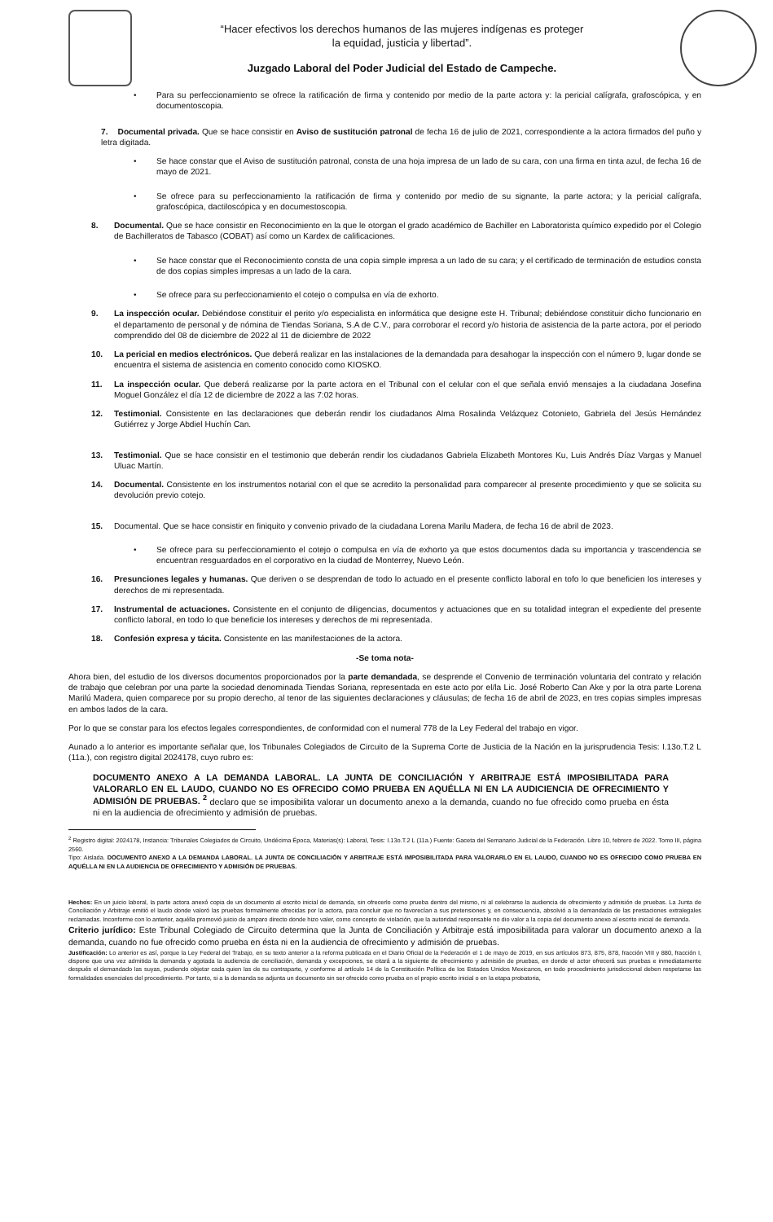“Hacer efectivos los derechos humanos de las mujeres indígenas es proteger
la equidad, justicia y libertad”.
Juzgado Laboral del Poder Judicial del Estado de Campeche.
• Para su perfeccionamiento se ofrece la ratificación de firma y contenido por medio de la parte actora y: la pericial calígrafa, grafoscópica, y en documentoscopia.
7. Documental privada. Que se hace consistir en Aviso de sustitución patronal de fecha 16 de julio de 2021, correspondiente a la actora firmados del puño y letra digitada.
• Se hace constar que el Aviso de sustitución patronal, consta de una hoja impresa de un lado de su cara, con una firma en tinta azul, de fecha 16 de mayo de 2021.
• Se ofrece para su perfeccionamiento la ratificación de firma y contenido por medio de su signante, la parte actora; y la pericial calígrafa, grafoscópica, dactiloscópica y en documestoscopia.
8. Documental. Que se hace consistir en Reconocimiento en la que le otorgan el grado académico de Bachiller en Laboratorista químico expedido por el Colegio de Bachilleratos de Tabasco (COBAT) así como un Kardex de calificaciones.
• Se hace constar que el Reconocimiento consta de una copia simple impresa a un lado de su cara; y el certificado de terminación de estudios consta de dos copias simples impresas a un lado de la cara.
• Se ofrece para su perfeccionamiento el cotejo o compulsa en vía de exhorto.
9. La inspección ocular. Debiéndose constituir el perito y/o especialista en informática que designe este H. Tribunal; debiéndose constituir dicho funcionario en el departamento de personal y de nómina de Tiendas Soriana, S.A de C.V., para corroborar el record y/o historia de asistencia de la parte actora, por el periodo comprendido del 08 de diciembre de 2022 al 11 de diciembre de 2022
10. La pericial en medios electrónicos. Que deberá realizar en las instalaciones de la demandada para desahogar la inspección con el número 9, lugar donde se encuentra el sistema de asistencia en comento conocido como KIOSKO.
11. La inspección ocular. Que deberá realizarse por la parte actora en el Tribunal con el celular con el que señala envió mensajes a la ciudadana Josefina Moguel González el día 12 de diciembre de 2022 a las 7:02 horas.
12. Testimonial. Consistente en las declaraciones que deberán rendir los ciudadanos Alma Rosalinda Velázquez Cotonieto, Gabriela del Jesús Hernández Gutiérrez y Jorge Abdiel Huchín Can.
13. Testimonial. Que se hace consistir en el testimonio que deberán rendir los ciudadanos Gabriela Elizabeth Montores Ku, Luis Andrés Díaz Vargas y Manuel Uluac Martín.
14. Documental. Consistente en los instrumentos notarial con el que se acredito la personalidad para comparecer al presente procedimiento y que se solicita su devolución previo cotejo.
15. Documental. Que se hace consistir en finiquito y convenio privado de la ciudadana Lorena Marilu Madera, de fecha 16 de abril de 2023.
• Se ofrece para su perfeccionamiento el cotejo o compulsa en vía de exhorto ya que estos documentos dada su importancia y trascendencia se encuentran resguardados en el corporativo en la ciudad de Monterrey, Nuevo León.
16. Presunciones legales y humanas. Que deriven o se desprendan de todo lo actuado en el presente conflicto laboral en tofo lo que beneficien los intereses y derechos de mi representada.
17. Instrumental de actuaciones. Consistente en el conjunto de diligencias, documentos y actuaciones que en su totalidad integran el expediente del presente conflicto laboral, en todo lo que beneficie los intereses y derechos de mi representada.
18. Confesión expresa y tácita. Consistente en las manifestaciones de la actora.
-Se toma nota-
Ahora bien, del estudio de los diversos documentos proporcionados por la parte demandada, se desprende el Convenio de terminación voluntaria del contrato y relación de trabajo que celebran por una parte la sociedad denominada Tiendas Soriana, representada en este acto por el/la Lic. José Roberto Can Ake y por la otra parte Lorena Marilú Madera, quien comparece por su propio derecho, al tenor de las siguientes declaraciones y cláusulas; de fecha 16 de abril de 2023, en tres copias simples impresas en ambos lados de la cara.
Por lo que se constar para los efectos legales correspondientes, de conformidad con el numeral 778 de la Ley Federal del trabajo en vigor.
Aunado a lo anterior es importante señalar que, los Tribunales Colegiados de Circuito de la Suprema Corte de Justicia de la Nación en la jurisprudencia Tesis: I.13o.T.2 L (11a.), con registro digital 2024178, cuyo rubro es:
DOCUMENTO ANEXO A LA DEMANDA LABORAL. LA JUNTA DE CONCILIACIÓN Y ARBITRAJE ESTÁ IMPOSIBILITADA PARA VALORARLO EN EL LAUDO, CUANDO NO ES OFRECIDO COMO PRUEBA EN AQUÉLLA NI EN LA AUDICIENCIA DE OFRECIMIENTO Y ADMISIÓN DE PRUEBAS. <sup>2</sup> declaro que se imposibilita valorar un documento anexo a la demanda, cuando no fue ofrecido como prueba en ésta ni en la audiencia de ofrecimiento y admisión de pruebas.
<sup>2</sup> Registro digital: 2024178, Instancia: Tribunales Colegiados de Circuito, Undécima Época, Materias(s): Laboral, Tesis: I.13o.T.2 L (11a.) Fuente: Gaceta del Semanario Judicial de la Federación. Libro 10, febrero de 2022. Tomo III, página 2560.
Tipo: Aislada. DOCUMENTO ANEXO A LA DEMANDA LABORAL. LA JUNTA DE CONCILIACIÓN Y ARBITRAJE ESTÁ IMPOSIBILITADA PARA VALORARLO EN EL LAUDO, CUANDO NO ES OFRECIDO COMO PRUEBA EN AQUÉLLA NI EN LA AUDIENCIA DE OFRECIMIENTO Y ADMISIÓN DE PRUEBAS.
Hechos: En un juicio laboral, la parte actora anexó copia de un documento al escrito inicial de demanda, sin ofrecerlo como prueba dentro del mismo, ni al celebrarse la audiencia de ofrecimiento y admisión de pruebas. La Junta de Conciliación y Arbitraje emitió el laudo donde valoró las pruebas formalmente ofrecidas por la actora, para concluir que no favorecían a sus pretensiones y, en consecuencia, absolvió a la demandada de las prestaciones extralegales reclamadas. Inconforme con lo anterior, aquélla promovió juicio de amparo directo donde hizo valer, como concepto de violación, que la autoridad responsable no dio valor a la copia del documento anexo al escrito inicial de demanda.
Criterio jurídico: Este Tribunal Colegiado de Circuito determina que la Junta de Conciliación y Arbitraje está imposibilitada para valorar un documento anexo a la demanda, cuando no fue ofrecido como prueba en ésta ni en la audiencia de ofrecimiento y admisión de pruebas.
Justificación: Lo anterior es así, porque la Ley Federal del Trabajo, en su texto anterior a la reforma publicada en el Diario Oficial de la Federación el 1 de mayo de 2019, en sus artículos 873, 875, 878, fracción VIII y 880, fracción I, dispone que una vez admitida la demanda y agotada la audiencia de conciliación, demanda y excepciones, se citará a la siguiente de ofrecimiento y admisión de pruebas, en donde el actor ofrecerá sus pruebas e inmediatamente después el demandado las suyas, pudiendo objetar cada quien las de su contraparte, y conforme al artículo 14 de la Constitución Política de los Estados Unidos Mexicanos, en todo procedimiento jurisdiccional deben respetarse las formalidades esenciales del procedimiento. Por tanto, si a la demanda se adjunta un documento sin ser ofrecido como prueba en el propio escrito inicial o en la etapa probatoria,